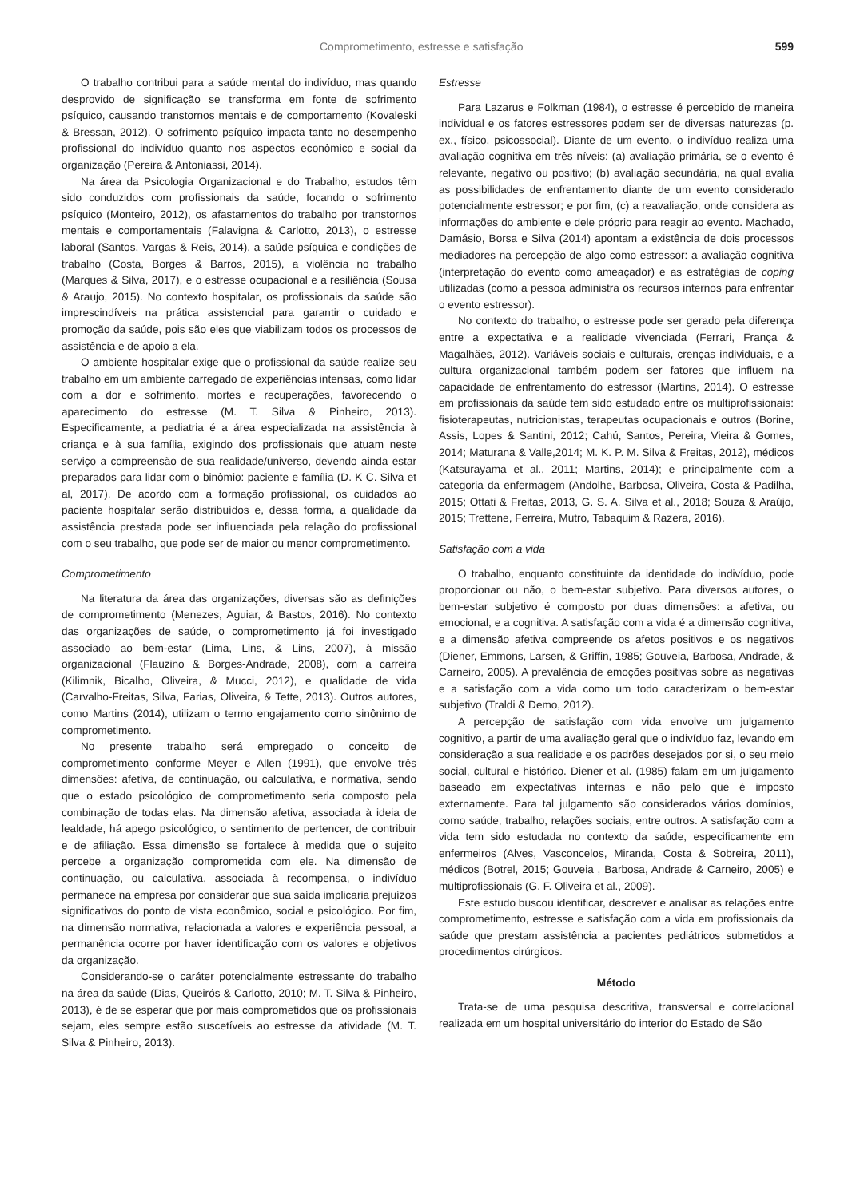Comprometimento, estresse e satisfação 599
O trabalho contribui para a saúde mental do indivíduo, mas quando desprovido de significação se transforma em fonte de sofrimento psíquico, causando transtornos mentais e de comportamento (Kovaleski & Bressan, 2012). O sofrimento psíquico impacta tanto no desempenho profissional do indivíduo quanto nos aspectos econômico e social da organização (Pereira & Antoniassi, 2014).
Na área da Psicologia Organizacional e do Trabalho, estudos têm sido conduzidos com profissionais da saúde, focando o sofrimento psíquico (Monteiro, 2012), os afastamentos do trabalho por transtornos mentais e comportamentais (Falavigna & Carlotto, 2013), o estresse laboral (Santos, Vargas & Reis, 2014), a saúde psíquica e condições de trabalho (Costa, Borges & Barros, 2015), a violência no trabalho (Marques & Silva, 2017), e o estresse ocupacional e a resiliência (Sousa & Araujo, 2015). No contexto hospitalar, os profissionais da saúde são imprescindíveis na prática assistencial para garantir o cuidado e promoção da saúde, pois são eles que viabilizam todos os processos de assistência e de apoio a ela.
O ambiente hospitalar exige que o profissional da saúde realize seu trabalho em um ambiente carregado de experiências intensas, como lidar com a dor e sofrimento, mortes e recuperações, favorecendo o aparecimento do estresse (M. T. Silva & Pinheiro, 2013). Especificamente, a pediatria é a área especializada na assistência à criança e à sua família, exigindo dos profissionais que atuam neste serviço a compreensão de sua realidade/universo, devendo ainda estar preparados para lidar com o binômio: paciente e família (D. K C. Silva et al, 2017). De acordo com a formação profissional, os cuidados ao paciente hospitalar serão distribuídos e, dessa forma, a qualidade da assistência prestada pode ser influenciada pela relação do profissional com o seu trabalho, que pode ser de maior ou menor comprometimento.
Comprometimento
Na literatura da área das organizações, diversas são as definições de comprometimento (Menezes, Aguiar, & Bastos, 2016). No contexto das organizações de saúde, o comprometimento já foi investigado associado ao bem-estar (Lima, Lins, & Lins, 2007), à missão organizacional (Flauzino & Borges-Andrade, 2008), com a carreira (Kilimnik, Bicalho, Oliveira, & Mucci, 2012), e qualidade de vida (Carvalho-Freitas, Silva, Farias, Oliveira, & Tette, 2013). Outros autores, como Martins (2014), utilizam o termo engajamento como sinônimo de comprometimento.
No presente trabalho será empregado o conceito de comprometimento conforme Meyer e Allen (1991), que envolve três dimensões: afetiva, de continuação, ou calculativa, e normativa, sendo que o estado psicológico de comprometimento seria composto pela combinação de todas elas. Na dimensão afetiva, associada à ideia de lealdade, há apego psicológico, o sentimento de pertencer, de contribuir e de afiliação. Essa dimensão se fortalece à medida que o sujeito percebe a organização comprometida com ele. Na dimensão de continuação, ou calculativa, associada à recompensa, o indivíduo permanece na empresa por considerar que sua saída implicaria prejuízos significativos do ponto de vista econômico, social e psicológico. Por fim, na dimensão normativa, relacionada a valores e experiência pessoal, a permanência ocorre por haver identificação com os valores e objetivos da organização.
Considerando-se o caráter potencialmente estressante do trabalho na área da saúde (Dias, Queirós & Carlotto, 2010; M. T. Silva & Pinheiro, 2013), é de se esperar que por mais comprometidos que os profissionais sejam, eles sempre estão suscetíveis ao estresse da atividade (M. T. Silva & Pinheiro, 2013).
Estresse
Para Lazarus e Folkman (1984), o estresse é percebido de maneira individual e os fatores estressores podem ser de diversas naturezas (p. ex., físico, psicossocial). Diante de um evento, o indivíduo realiza uma avaliação cognitiva em três níveis: (a) avaliação primária, se o evento é relevante, negativo ou positivo; (b) avaliação secundária, na qual avalia as possibilidades de enfrentamento diante de um evento considerado potencialmente estressor; e por fim, (c) a reavaliação, onde considera as informações do ambiente e dele próprio para reagir ao evento. Machado, Damásio, Borsa e Silva (2014) apontam a existência de dois processos mediadores na percepção de algo como estressor: a avaliação cognitiva (interpretação do evento como ameaçador) e as estratégias de coping utilizadas (como a pessoa administra os recursos internos para enfrentar o evento estressor).
No contexto do trabalho, o estresse pode ser gerado pela diferença entre a expectativa e a realidade vivenciada (Ferrari, França & Magalhães, 2012). Variáveis sociais e culturais, crenças individuais, e a cultura organizacional também podem ser fatores que influem na capacidade de enfrentamento do estressor (Martins, 2014). O estresse em profissionais da saúde tem sido estudado entre os multiprofissionais: fisioterapeutas, nutricionistas, terapeutas ocupacionais e outros (Borine, Assis, Lopes & Santini, 2012; Cahú, Santos, Pereira, Vieira & Gomes, 2014; Maturana & Valle,2014; M. K. P. M. Silva & Freitas, 2012), médicos (Katsurayama et al., 2011; Martins, 2014); e principalmente com a categoria da enfermagem (Andolhe, Barbosa, Oliveira, Costa & Padilha, 2015; Ottati & Freitas, 2013, G. S. A. Silva et al., 2018; Souza & Araújo, 2015; Trettene, Ferreira, Mutro, Tabaquim & Razera, 2016).
Satisfação com a vida
O trabalho, enquanto constituinte da identidade do indivíduo, pode proporcionar ou não, o bem-estar subjetivo. Para diversos autores, o bem-estar subjetivo é composto por duas dimensões: a afetiva, ou emocional, e a cognitiva. A satisfação com a vida é a dimensão cognitiva, e a dimensão afetiva compreende os afetos positivos e os negativos (Diener, Emmons, Larsen, & Griffin, 1985; Gouveia, Barbosa, Andrade, & Carneiro, 2005). A prevalência de emoções positivas sobre as negativas e a satisfação com a vida como um todo caracterizam o bem-estar subjetivo (Traldi & Demo, 2012).
A percepção de satisfação com vida envolve um julgamento cognitivo, a partir de uma avaliação geral que o indivíduo faz, levando em consideração a sua realidade e os padrões desejados por si, o seu meio social, cultural e histórico. Diener et al. (1985) falam em um julgamento baseado em expectativas internas e não pelo que é imposto externamente. Para tal julgamento são considerados vários domínios, como saúde, trabalho, relações sociais, entre outros. A satisfação com a vida tem sido estudada no contexto da saúde, especificamente em enfermeiros (Alves, Vasconcelos, Miranda, Costa & Sobreira, 2011), médicos (Botrel, 2015; Gouveia , Barbosa, Andrade & Carneiro, 2005) e multiprofissionais (G. F. Oliveira et al., 2009).
Este estudo buscou identificar, descrever e analisar as relações entre comprometimento, estresse e satisfação com a vida em profissionais da saúde que prestam assistência a pacientes pediátricos submetidos a procedimentos cirúrgicos.
Método
Trata-se de uma pesquisa descritiva, transversal e correlacional realizada em um hospital universitário do interior do Estado de São